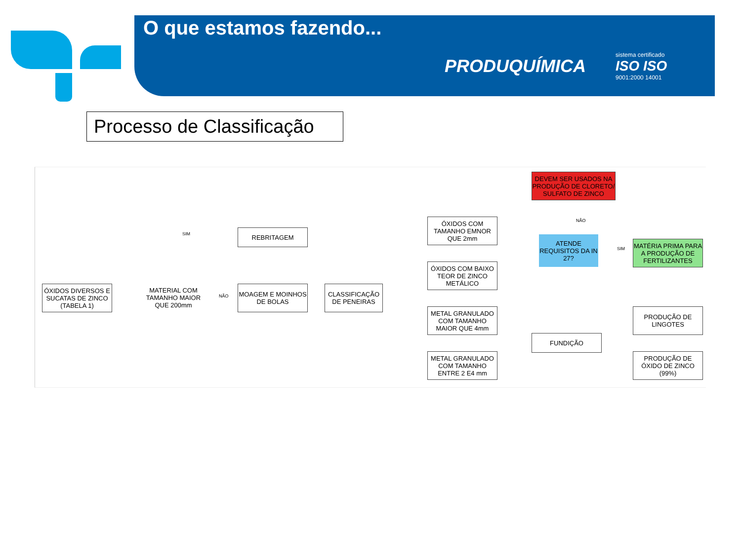O que estamos fazendo...
PRODUQUÍMICA sistema certificado
ISO ISO
9001:2000 14001
Processo de Classificação
ÓXIDOS DIVERSOS E SUCATAS DE ZINCO (TABELA 1)
MATERIAL COM TAMANHO MAIOR QUE 200mm
SIM
NÃO
REBRITAGEM
MOAGEM E MOINHOS DE BOLAS
CLASSIFICAÇÃO DE PENEIRAS
ÓXIDOS COM TAMANHO EMNOR QUE 2mm
ÓXIDOS COM BAIXO TEOR DE ZINCO METÁLICO
METAL GRANULADO COM TAMANHO MAIOR QUE 4mm
METAL GRANULADO COM TAMANHO ENTRE 2 E4 mm
DEVEM SER USADOS NA PRODUÇÃO DE CLORETO/ SULFATO DE ZINCO
NÃO
ATENDE REQUISITOS DA IN 27?
SIM
MATÉRIA PRIMA PARA A PRODUÇÃO DE FERTILIZANTES
FUNDIÇÃO
PRODUÇÃO DE LINGOTES
PRODUÇÃO DE ÓXIDO DE ZINCO (99%)